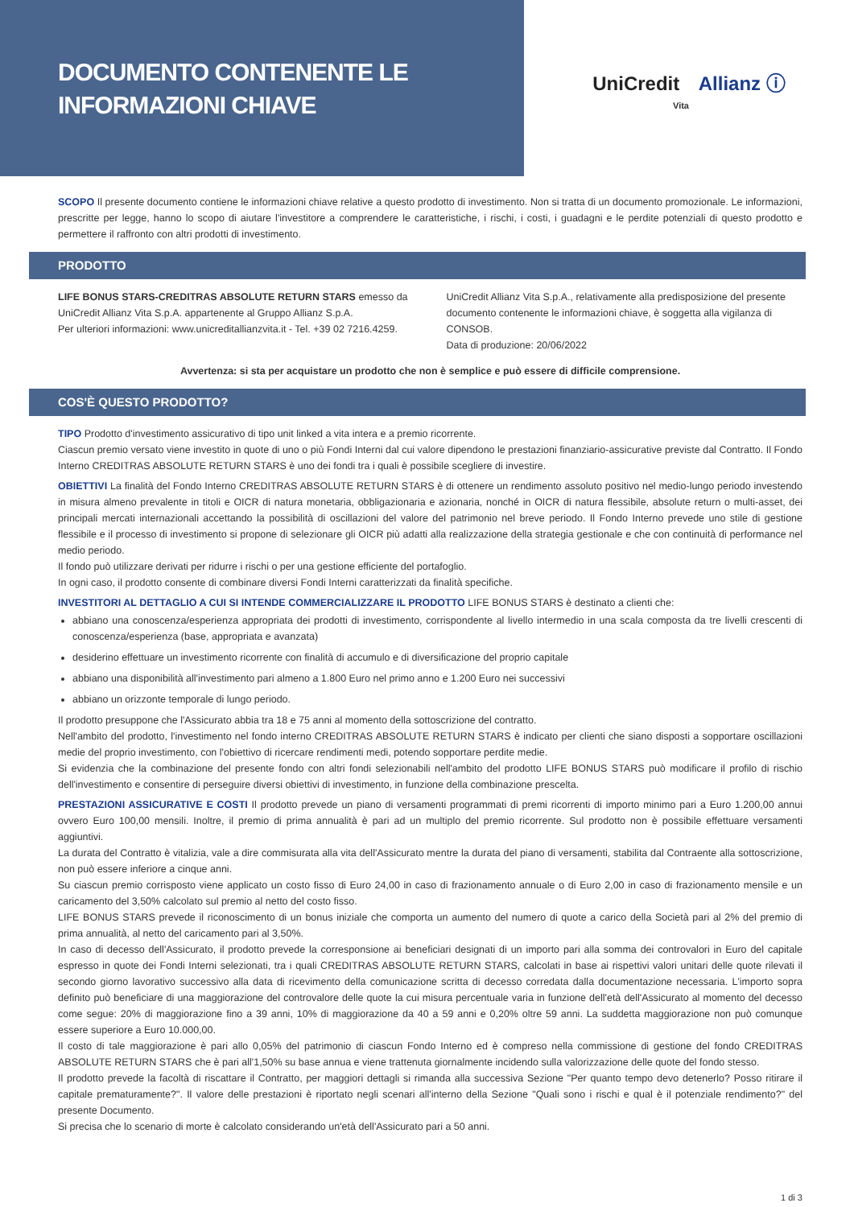DOCUMENTO CONTENENTE LE
INFORMAZIONI CHIAVE
UniCredit Allianz ⓘ
Vita
SCOPO Il presente documento contiene le informazioni chiave relative a questo prodotto di investimento. Non si tratta di un documento promozionale. Le informazioni, prescritte per legge, hanno lo scopo di aiutare l'investitore a comprendere le caratteristiche, i rischi, i costi, i guadagni e le perdite potenziali di questo prodotto e permettere il raffronto con altri prodotti di investimento.
PRODOTTO
LIFE BONUS STARS-CREDITRAS ABSOLUTE RETURN STARS emesso da UniCredit Allianz Vita S.p.A. appartenente al Gruppo Allianz S.p.A.
Per ulteriori informazioni: www.unicreditallianzvita.it - Tel. +39 02 7216.4259.
UniCredit Allianz Vita S.p.A., relativamente alla predisposizione del presente documento contenente le informazioni chiave, è soggetta alla vigilanza di CONSOB.
Data di produzione: 20/06/2022
Avvertenza: si sta per acquistare un prodotto che non è semplice e può essere di difficile comprensione.
COS'È QUESTO PRODOTTO?
TIPO Prodotto d'investimento assicurativo di tipo unit linked a vita intera e a premio ricorrente.
Ciascun premio versato viene investito in quote di uno o più Fondi Interni dal cui valore dipendono le prestazioni finanziario-assicurative previste dal Contratto. Il Fondo Interno CREDITRAS ABSOLUTE RETURN STARS è uno dei fondi tra i quali è possibile scegliere di investire.
OBIETTIVI La finalità del Fondo Interno CREDITRAS ABSOLUTE RETURN STARS è di ottenere un rendimento assoluto positivo nel medio-lungo periodo investendo in misura almeno prevalente in titoli e OICR di natura monetaria, obbligazionaria e azionaria, nonché in OICR di natura flessibile, absolute return o multi-asset, dei principali mercati internazionali accettando la possibilità di oscillazioni del valore del patrimonio nel breve periodo. Il Fondo Interno prevede uno stile di gestione flessibile e il processo di investimento si propone di selezionare gli OICR più adatti alla realizzazione della strategia gestionale e che con continuità di performance nel medio periodo.
Il fondo può utilizzare derivati per ridurre i rischi o per una gestione efficiente del portafoglio.
In ogni caso, il prodotto consente di combinare diversi Fondi Interni caratterizzati da finalità specifiche.
INVESTITORI AL DETTAGLIO A CUI SI INTENDE COMMERCIALIZZARE IL PRODOTTO LIFE BONUS STARS è destinato a clienti che:
abbiano una conoscenza/esperienza appropriata dei prodotti di investimento, corrispondente al livello intermedio in una scala composta da tre livelli crescenti di conoscenza/esperienza (base, appropriata e avanzata)
desiderino effettuare un investimento ricorrente con finalità di accumulo e di diversificazione del proprio capitale
abbiano una disponibilità all'investimento pari almeno a 1.800 Euro nel primo anno e 1.200 Euro nei successivi
abbiano un orizzonte temporale di lungo periodo.
Il prodotto presuppone che l'Assicurato abbia tra 18 e 75 anni al momento della sottoscrizione del contratto.
Nell'ambito del prodotto, l'investimento nel fondo interno CREDITRAS ABSOLUTE RETURN STARS è indicato per clienti che siano disposti a sopportare oscillazioni medie del proprio investimento, con l'obiettivo di ricercare rendimenti medi, potendo sopportare perdite medie.
Si evidenzia che la combinazione del presente fondo con altri fondi selezionabili nell'ambito del prodotto LIFE BONUS STARS può modificare il profilo di rischio dell'investimento e consentire di perseguire diversi obiettivi di investimento, in funzione della combinazione prescelta.
PRESTAZIONI ASSICURATIVE E COSTI Il prodotto prevede un piano di versamenti programmati di premi ricorrenti di importo minimo pari a Euro 1.200,00 annui ovvero Euro 100,00 mensili. Inoltre, il premio di prima annualità è pari ad un multiplo del premio ricorrente. Sul prodotto non è possibile effettuare versamenti aggiuntivi.
La durata del Contratto è vitalizia, vale a dire commisurata alla vita dell'Assicurato mentre la durata del piano di versamenti, stabilita dal Contraente alla sottoscrizione, non può essere inferiore a cinque anni.
Su ciascun premio corrisposto viene applicato un costo fisso di Euro 24,00 in caso di frazionamento annuale o di Euro 2,00 in caso di frazionamento mensile e un caricamento del 3,50% calcolato sul premio al netto del costo fisso.
LIFE BONUS STARS prevede il riconoscimento di un bonus iniziale che comporta un aumento del numero di quote a carico della Società pari al 2% del premio di prima annualità, al netto del caricamento pari al 3,50%.
In caso di decesso dell'Assicurato, il prodotto prevede la corresponsione ai beneficiari designati di un importo pari alla somma dei controvalori in Euro del capitale espresso in quote dei Fondi Interni selezionati, tra i quali CREDITRAS ABSOLUTE RETURN STARS, calcolati in base ai rispettivi valori unitari delle quote rilevati il secondo giorno lavorativo successivo alla data di ricevimento della comunicazione scritta di decesso corredata dalla documentazione necessaria. L'importo sopra definito può beneficiare di una maggiorazione del controvalore delle quote la cui misura percentuale varia in funzione dell'età dell'Assicurato al momento del decesso come segue: 20% di maggiorazione fino a 39 anni, 10% di maggiorazione da 40 a 59 anni e 0,20% oltre 59 anni. La suddetta maggiorazione non può comunque essere superiore a Euro 10.000,00.
Il costo di tale maggiorazione è pari allo 0,05% del patrimonio di ciascun Fondo Interno ed è compreso nella commissione di gestione del fondo CREDITRAS ABSOLUTE RETURN STARS che è pari all'1,50% su base annua e viene trattenuta giornalmente incidendo sulla valorizzazione delle quote del fondo stesso.
Il prodotto prevede la facoltà di riscattare il Contratto, per maggiori dettagli si rimanda alla successiva Sezione "Per quanto tempo devo detenerlo? Posso ritirare il capitale prematuramente?". Il valore delle prestazioni è riportato negli scenari all'interno della Sezione "Quali sono i rischi e qual è il potenziale rendimento?" del presente Documento.
Si precisa che lo scenario di morte è calcolato considerando un'età dell'Assicurato pari a 50 anni.
1 di 3